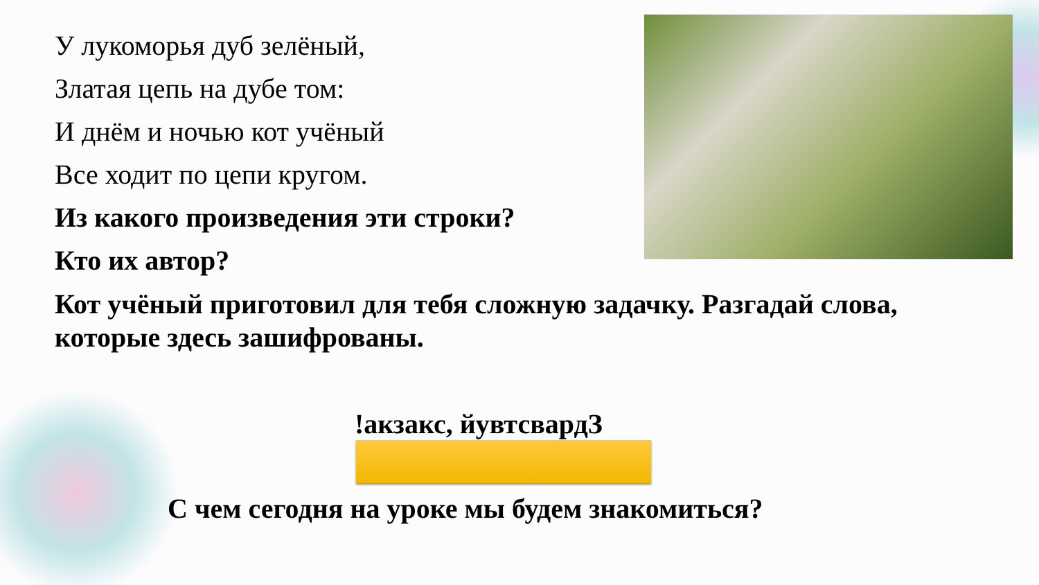У лукоморья дуб зелёный,
Златая цепь на дубе том:
И днём и ночью кот учёный
Все ходит по цепи кругом.
Из какого произведения эти строки?
Кто их автор?
Кот учёный приготовил для тебя сложную задачку. Разгадай слова, которые здесь зашифрованы.
!акзакс, йувтсвардЗ
С чем сегодня на уроке мы будем знакомиться?